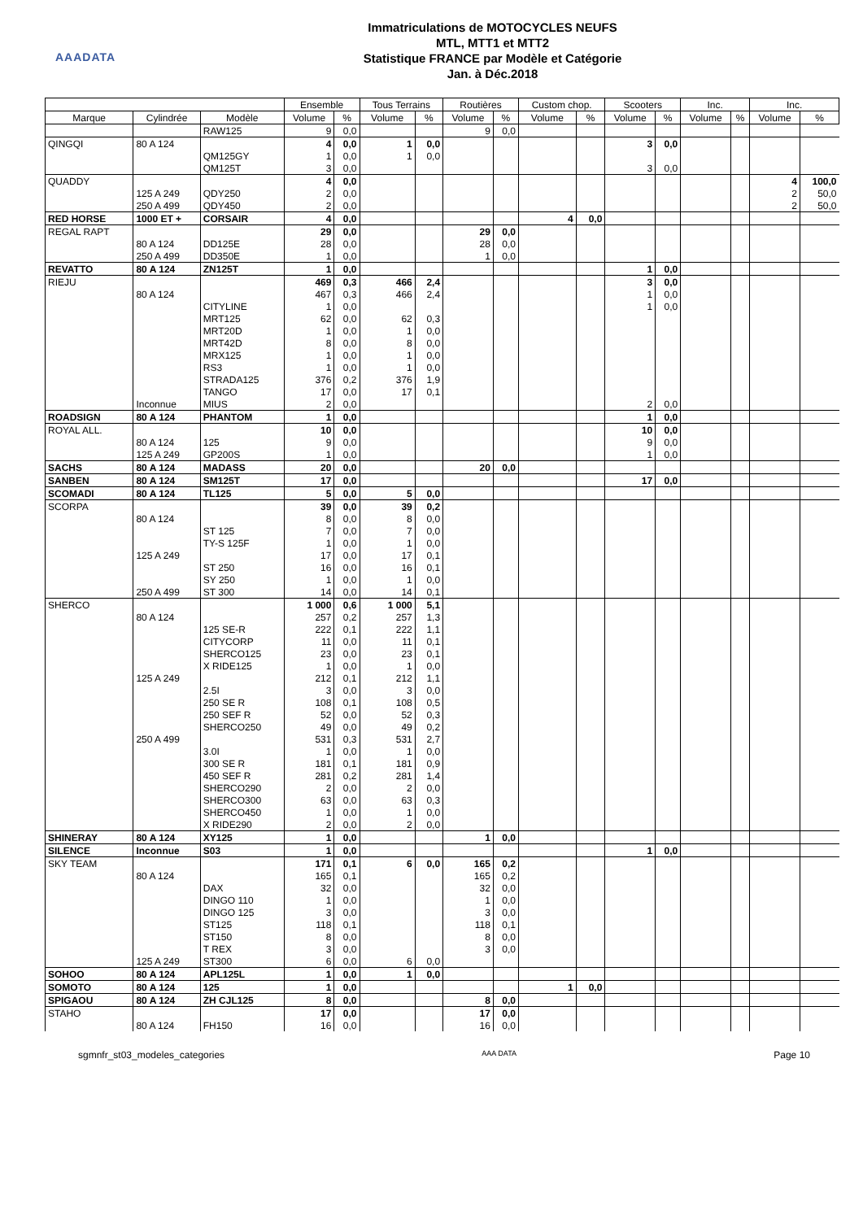AAADATA
Immatriculations de MOTOCYCLES NEUFS
MTL, MTT1 et MTT2
Statistique FRANCE par Modèle et Catégorie
Jan. à Déc.2018
| | | | Ensemble | | Tous Terrains | | Routières | | Custom chop. | | Scooters | | Inc. | | Inc. | |
| --- | --- | --- | --- | --- | --- | --- | --- | --- | --- | --- | --- | --- | --- | --- | --- | --- |
| Marque | Cylindrée | Modèle | Volume | % | Volume | % | Volume | % | Volume | % | Volume | % | Volume | % | Volume | % |
| | | RAW125 | 9 | 0,0 | | | 9 | 0,0 | | | | | | | | |
| QINGQI | 80 A 124 | | 4 | 0,0 | 1 | 0,0 | | | | | 3 | 0,0 | | | | |
| | | QM125GY | 1 | 0,0 | 1 | 0,0 | | | | | | | | | | |
| | | QM125T | 3 | 0,0 | | | | | | | 3 | 0,0 | | | | |
| QUADDY | | | 4 | 0,0 | | | | | | | | | | | 4 | 100,0 |
| | 125 A 249 | QDY250 | 2 | 0,0 | | | | | | | | | | | 2 | 50,0 |
| | 250 A 499 | QDY450 | 2 | 0,0 | | | | | | | | | | | 2 | 50,0 |
| RED HORSE | 1000 ET + | CORSAIR | 4 | 0,0 | | | | | 4 | 0,0 | | | | | | |
| REGAL RAPT | | | 29 | 0,0 | | | 29 | 0,0 | | | | | | | | |
| | 80 A 124 | DD125E | 28 | 0,0 | | | 28 | 0,0 | | | | | | | | |
| | 250 A 499 | DD350E | 1 | 0,0 | | | 1 | 0,0 | | | | | | | | |
| REVATTO | 80 A 124 | ZN125T | 1 | 0,0 | | | | | | | 1 | 0,0 | | | | |
| RIEJU | | | 469 | 0,3 | 466 | 2,4 | | | | | 3 | 0,0 | | | | |
| | 80 A 124 | | 467 | 0,3 | 466 | 2,4 | | | | | 1 | 0,0 | | | | |
| | | CITYLINE | 1 | 0,0 | | | | | | | 1 | 0,0 | | | | |
| | | MRT125 | 62 | 0,0 | 62 | 0,3 | | | | | | | | | | |
| | | MRT20D | 1 | 0,0 | 1 | 0,0 | | | | | | | | | | |
| | | MRT42D | 8 | 0,0 | 8 | 0,0 | | | | | | | | | | |
| | | MRX125 | 1 | 0,0 | 1 | 0,0 | | | | | | | | | | |
| | | RS3 | 1 | 0,0 | 1 | 0,0 | | | | | | | | | | |
| | | STRADA125 | 376 | 0,2 | 376 | 1,9 | | | | | | | | | | |
| | | TANGO | 17 | 0,0 | 17 | 0,1 | | | | | | | | | | |
| | Inconnue | MIUS | 2 | 0,0 | | | | | | | 2 | 0,0 | | | | |
| ROADSIGN | 80 A 124 | PHANTOM | 1 | 0,0 | | | | | | | 1 | 0,0 | | | | |
| ROYAL ALL. | | | 10 | 0,0 | | | | | | | 10 | 0,0 | | | | |
| | 80 A 124 | 125 | 9 | 0,0 | | | | | | | 9 | 0,0 | | | | |
| | 125 A 249 | GP200S | 1 | 0,0 | | | | | | | 1 | 0,0 | | | | |
| SACHS | 80 A 124 | MADASS | 20 | 0,0 | | | 20 | 0,0 | | | | | | | | |
| SANBEN | 80 A 124 | SM125T | 17 | 0,0 | | | | | | | 17 | 0,0 | | | | |
| SCOMADI | 80 A 124 | TL125 | 5 | 0,0 | 5 | 0,0 | | | | | | | | | | |
| SCORPA | | | 39 | 0,0 | 39 | 0,2 | | | | | | | | | | |
| | 80 A 124 | | 8 | 0,0 | 8 | 0,0 | | | | | | | | | | |
| | | ST 125 | 7 | 0,0 | 7 | 0,0 | | | | | | | | | | |
| | | TY-S 125F | 1 | 0,0 | 1 | 0,0 | | | | | | | | | | |
| | 125 A 249 | | 17 | 0,0 | 17 | 0,1 | | | | | | | | | | |
| | | ST 250 | 16 | 0,0 | 16 | 0,1 | | | | | | | | | | |
| | | SY 250 | 1 | 0,0 | 1 | 0,0 | | | | | | | | | | |
| | 250 A 499 | ST 300 | 14 | 0,0 | 14 | 0,1 | | | | | | | | | | |
| SHERCO | | | 1 000 | 0,6 | 1 000 | 5,1 | | | | | | | | | | |
| | 80 A 124 | | 257 | 0,2 | 257 | 1,3 | | | | | | | | | | |
| | | 125 SE-R | 222 | 0,1 | 222 | 1,1 | | | | | | | | | | |
| | | CITYCORP | 11 | 0,0 | 11 | 0,1 | | | | | | | | | | |
| | | SHERCO125 | 23 | 0,0 | 23 | 0,1 | | | | | | | | | | |
| | | X RIDE125 | 1 | 0,0 | 1 | 0,0 | | | | | | | | | | |
| | 125 A 249 | | 212 | 0,1 | 212 | 1,1 | | | | | | | | | | |
| | | 2.5I | 3 | 0,0 | 3 | 0,0 | | | | | | | | | | |
| | | 250 SE R | 108 | 0,1 | 108 | 0,5 | | | | | | | | | | |
| | | 250 SEF R | 52 | 0,0 | 52 | 0,3 | | | | | | | | | | |
| | | SHERCO250 | 49 | 0,0 | 49 | 0,2 | | | | | | | | | | |
| | 250 A 499 | | 531 | 0,3 | 531 | 2,7 | | | | | | | | | | |
| | | 3.0I | 1 | 0,0 | 1 | 0,0 | | | | | | | | | | |
| | | 300 SE R | 181 | 0,1 | 181 | 0,9 | | | | | | | | | | |
| | | 450 SEF R | 281 | 0,2 | 281 | 1,4 | | | | | | | | | | |
| | | SHERCO290 | 2 | 0,0 | 2 | 0,0 | | | | | | | | | | |
| | | SHERCO300 | 63 | 0,0 | 63 | 0,3 | | | | | | | | | | |
| | | SHERCO450 | 1 | 0,0 | 1 | 0,0 | | | | | | | | | | |
| | | X RIDE290 | 2 | 0,0 | 2 | 0,0 | | | | | | | | | | |
| SHINERAY | 80 A 124 | XY125 | 1 | 0,0 | | | 1 | 0,0 | | | | | | | | |
| SILENCE | Inconnue | S03 | 1 | 0,0 | | | | | | | 1 | 0,0 | | | | |
| SKY TEAM | | | 171 | 0,1 | 6 | 0,0 | 165 | 0,2 | | | | | | | | |
| | 80 A 124 | | 165 | 0,1 | | | 165 | 0,2 | | | | | | | | |
| | | DAX | 32 | 0,0 | | | 32 | 0,0 | | | | | | | | |
| | | DINGO 110 | 1 | 0,0 | | | 1 | 0,0 | | | | | | | | |
| | | DINGO 125 | 3 | 0,0 | | | 3 | 0,0 | | | | | | | | |
| | | ST125 | 118 | 0,1 | | | 118 | 0,1 | | | | | | | | |
| | | ST150 | 8 | 0,0 | | | 8 | 0,0 | | | | | | | | |
| | | T REX | 3 | 0,0 | | | 3 | 0,0 | | | | | | | | |
| | 125 A 249 | ST300 | 6 | 0,0 | 6 | 0,0 | | | | | | | | | | |
| SOHOO | 80 A 124 | APL125L | 1 | 0,0 | 1 | 0,0 | | | | | | | | | | |
| SOMOTO | 80 A 124 | 125 | 1 | 0,0 | | | | | 1 | 0,0 | | | | | | |
| SPIGAOU | 80 A 124 | ZH CJL125 | 8 | 0,0 | | | 8 | 0,0 | | | | | | | | |
| STAHO | | | 17 | 0,0 | | | 17 | 0,0 | | | | | | | | |
| | 80 A 124 | FH150 | 16 | 0,0 | | | 16 | 0,0 | | | | | | | | |
sgmnfr_st03_modeles_categories AAA DATA Page 10